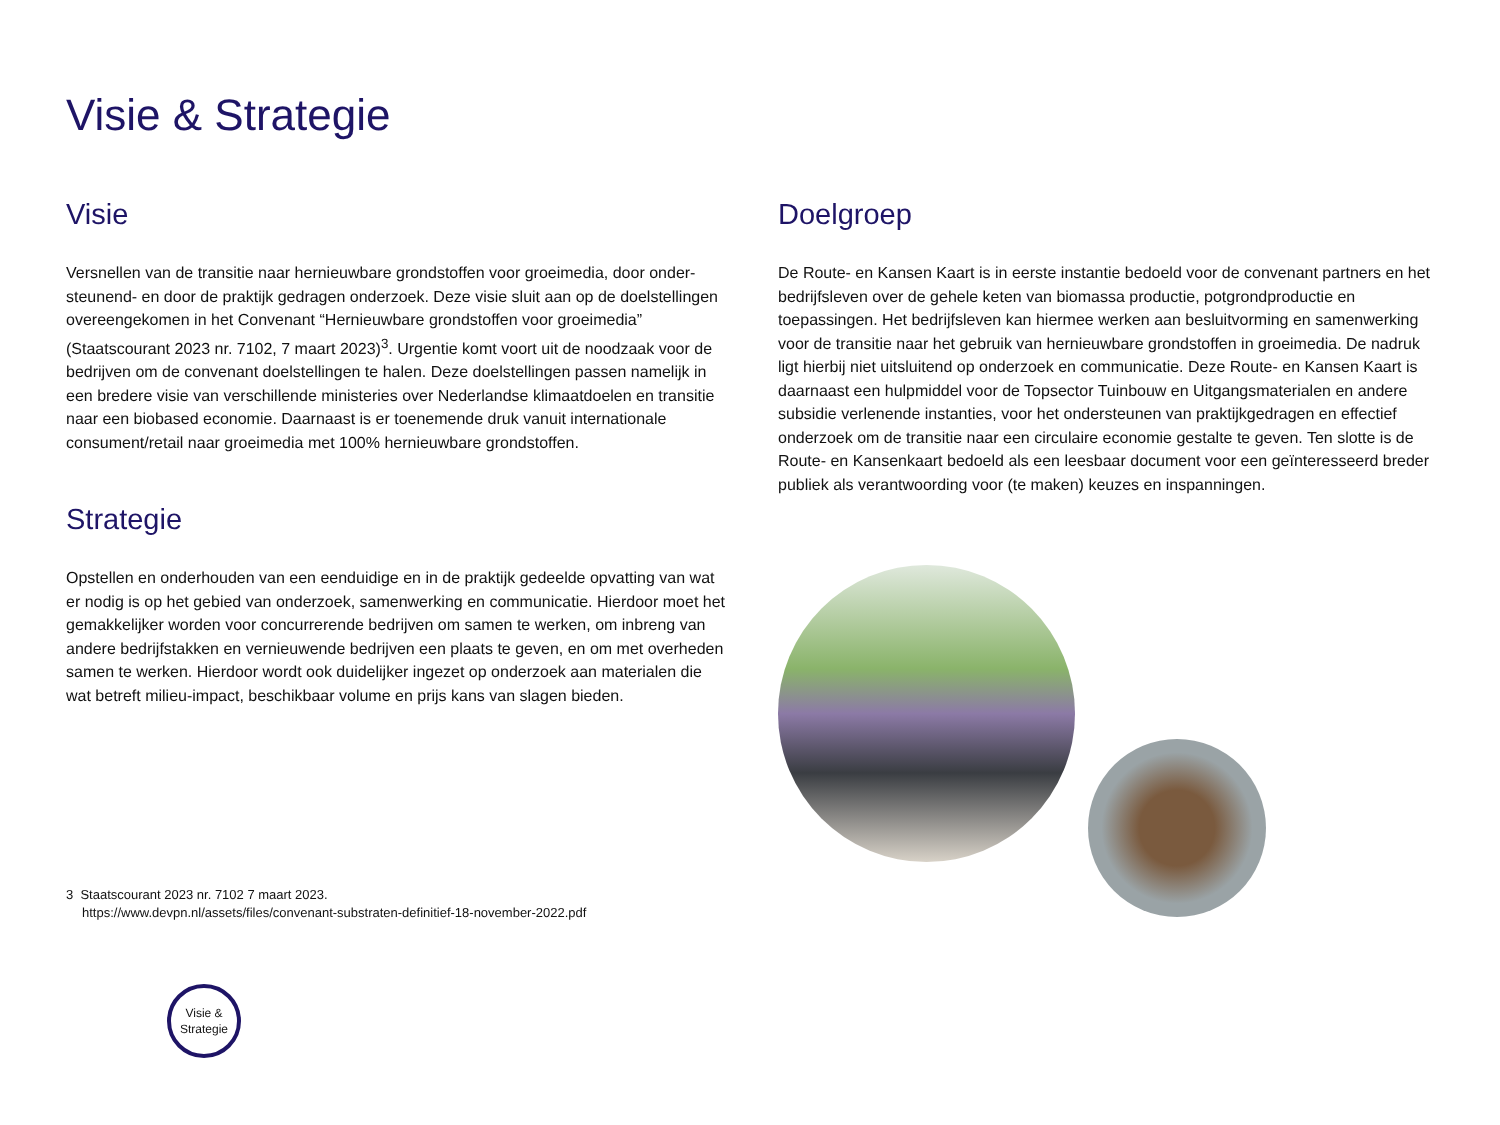Visie & Strategie
Visie
Versnellen van de transitie naar hernieuwbare grondstoffen voor groeimedia, door onder-steunend- en door de praktijk gedragen onderzoek. Deze visie sluit aan op de doelstellingen overeengekomen in het Convenant “Hernieuwbare grondstoffen voor groeimedia” (Staatscourant 2023 nr. 7102, 7 maart 2023)<sup>3</sup>. Urgentie komt voort uit de noodzaak voor de bedrijven om de convenant doelstellingen te halen. Deze doelstellingen passen namelijk in een bredere visie van verschillende ministeries over Nederlandse klimaatdoelen en transitie naar een biobased economie. Daarnaast is er toenemende druk vanuit internationale consument/retail naar groeimedia met 100% hernieuwbare grondstoffen.
Strategie
Opstellen en onderhouden van een eenduidige en in de praktijk gedeelde opvatting van wat er nodig is op het gebied van onderzoek, samenwerking en communicatie. Hierdoor moet het gemakkelijker worden voor concurrerende bedrijven om samen te werken, om inbreng van andere bedrijfstakken en vernieuwende bedrijven een plaats te geven, en om met overheden samen te werken. Hierdoor wordt ook duidelijker ingezet op onderzoek aan materialen die wat betreft milieu-impact, beschikbaar volume en prijs kans van slagen bieden.
Doelgroep
De Route- en Kansen Kaart is in eerste instantie bedoeld voor de convenant partners en het bedrijfsleven over de gehele keten van biomassa productie, potgrondproductie en toepassingen. Het bedrijfsleven kan hiermee werken aan besluitvorming en samenwerking voor de transitie naar het gebruik van hernieuwbare grondstoffen in groeimedia. De nadruk ligt hierbij niet uitsluitend op onderzoek en communicatie. Deze Route- en Kansen Kaart is daarnaast een hulpmiddel voor de Topsector Tuinbouw en Uitgangsmaterialen en andere subsidie verlenende instanties, voor het ondersteunen van praktijkgedragen en effectief onderzoek om de transitie naar een circulaire economie gestalte te geven. Ten slotte is de Route- en Kansenkaart bedoeld als een leesbaar document voor een geïnteresseerd breder publiek als verantwoording voor (te maken) keuzes en inspanningen.
3 Staatscourant 2023 nr. 7102 7 maart 2023.
https://www.devpn.nl/assets/files/convenant-substraten-definitief-18-november-2022.pdf
Visie &
Strategie